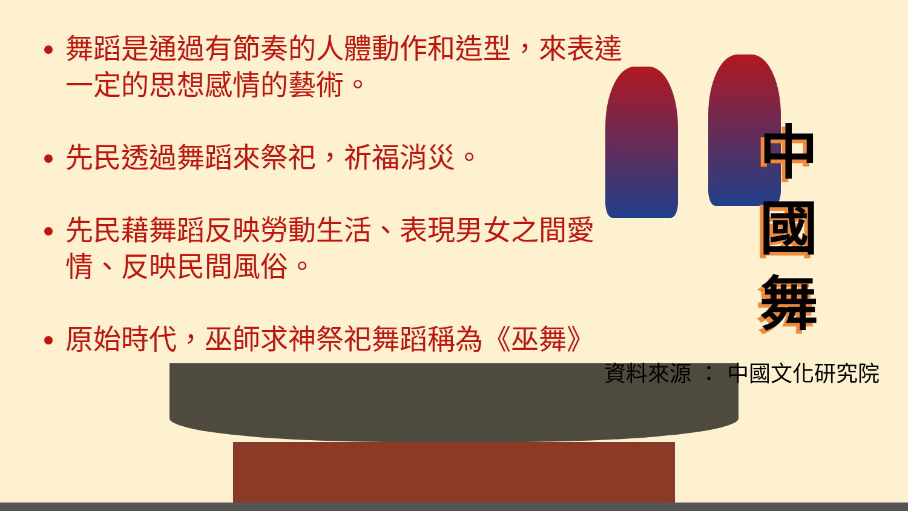舞蹈是通過有節奏的人體動作和造型，來表達一定的思想感情的藝術。
先民透過舞蹈來祭祀，祈福消災。
先民藉舞蹈反映勞動生活、表現男女之間愛情、反映民間風俗。
原始時代，巫師求神祭祀舞蹈稱為《巫舞》
中國舞
資料來源 ： 中國文化研究院